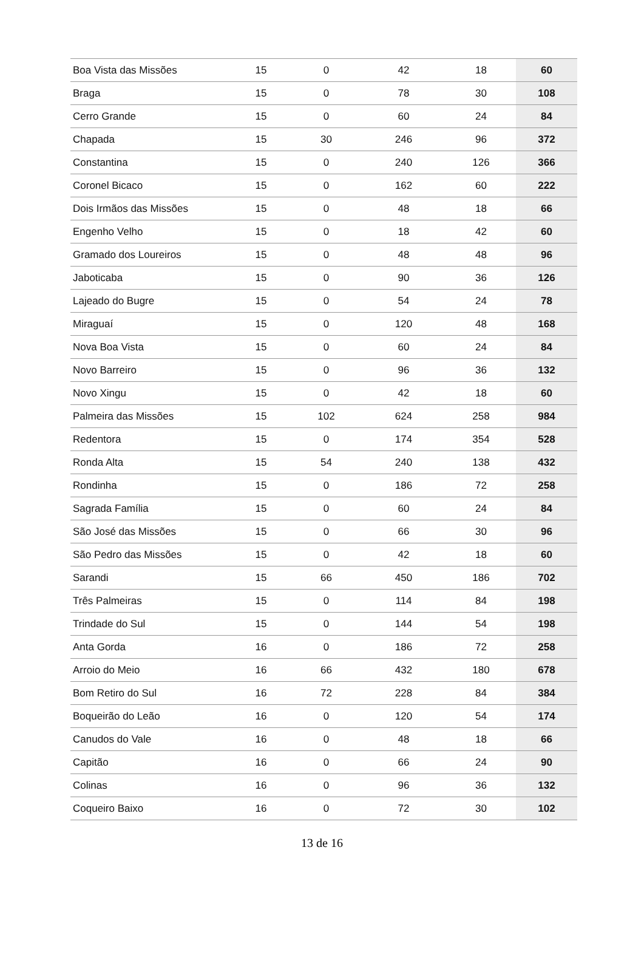| Boa Vista das Missões | 15 | 0 | 42 | 18 | 60 |
| Braga | 15 | 0 | 78 | 30 | 108 |
| Cerro Grande | 15 | 0 | 60 | 24 | 84 |
| Chapada | 15 | 30 | 246 | 96 | 372 |
| Constantina | 15 | 0 | 240 | 126 | 366 |
| Coronel Bicaco | 15 | 0 | 162 | 60 | 222 |
| Dois Irmãos das Missões | 15 | 0 | 48 | 18 | 66 |
| Engenho Velho | 15 | 0 | 18 | 42 | 60 |
| Gramado dos Loureiros | 15 | 0 | 48 | 48 | 96 |
| Jaboticaba | 15 | 0 | 90 | 36 | 126 |
| Lajeado do Bugre | 15 | 0 | 54 | 24 | 78 |
| Miraguaí | 15 | 0 | 120 | 48 | 168 |
| Nova Boa Vista | 15 | 0 | 60 | 24 | 84 |
| Novo Barreiro | 15 | 0 | 96 | 36 | 132 |
| Novo Xingu | 15 | 0 | 42 | 18 | 60 |
| Palmeira das Missões | 15 | 102 | 624 | 258 | 984 |
| Redentora | 15 | 0 | 174 | 354 | 528 |
| Ronda Alta | 15 | 54 | 240 | 138 | 432 |
| Rondinha | 15 | 0 | 186 | 72 | 258 |
| Sagrada Família | 15 | 0 | 60 | 24 | 84 |
| São José das Missões | 15 | 0 | 66 | 30 | 96 |
| São Pedro das Missões | 15 | 0 | 42 | 18 | 60 |
| Sarandi | 15 | 66 | 450 | 186 | 702 |
| Três Palmeiras | 15 | 0 | 114 | 84 | 198 |
| Trindade do Sul | 15 | 0 | 144 | 54 | 198 |
| Anta Gorda | 16 | 0 | 186 | 72 | 258 |
| Arroio do Meio | 16 | 66 | 432 | 180 | 678 |
| Bom Retiro do Sul | 16 | 72 | 228 | 84 | 384 |
| Boqueirão do Leão | 16 | 0 | 120 | 54 | 174 |
| Canudos do Vale | 16 | 0 | 48 | 18 | 66 |
| Capitão | 16 | 0 | 66 | 24 | 90 |
| Colinas | 16 | 0 | 96 | 36 | 132 |
| Coqueiro Baixo | 16 | 0 | 72 | 30 | 102 |
13 de 16